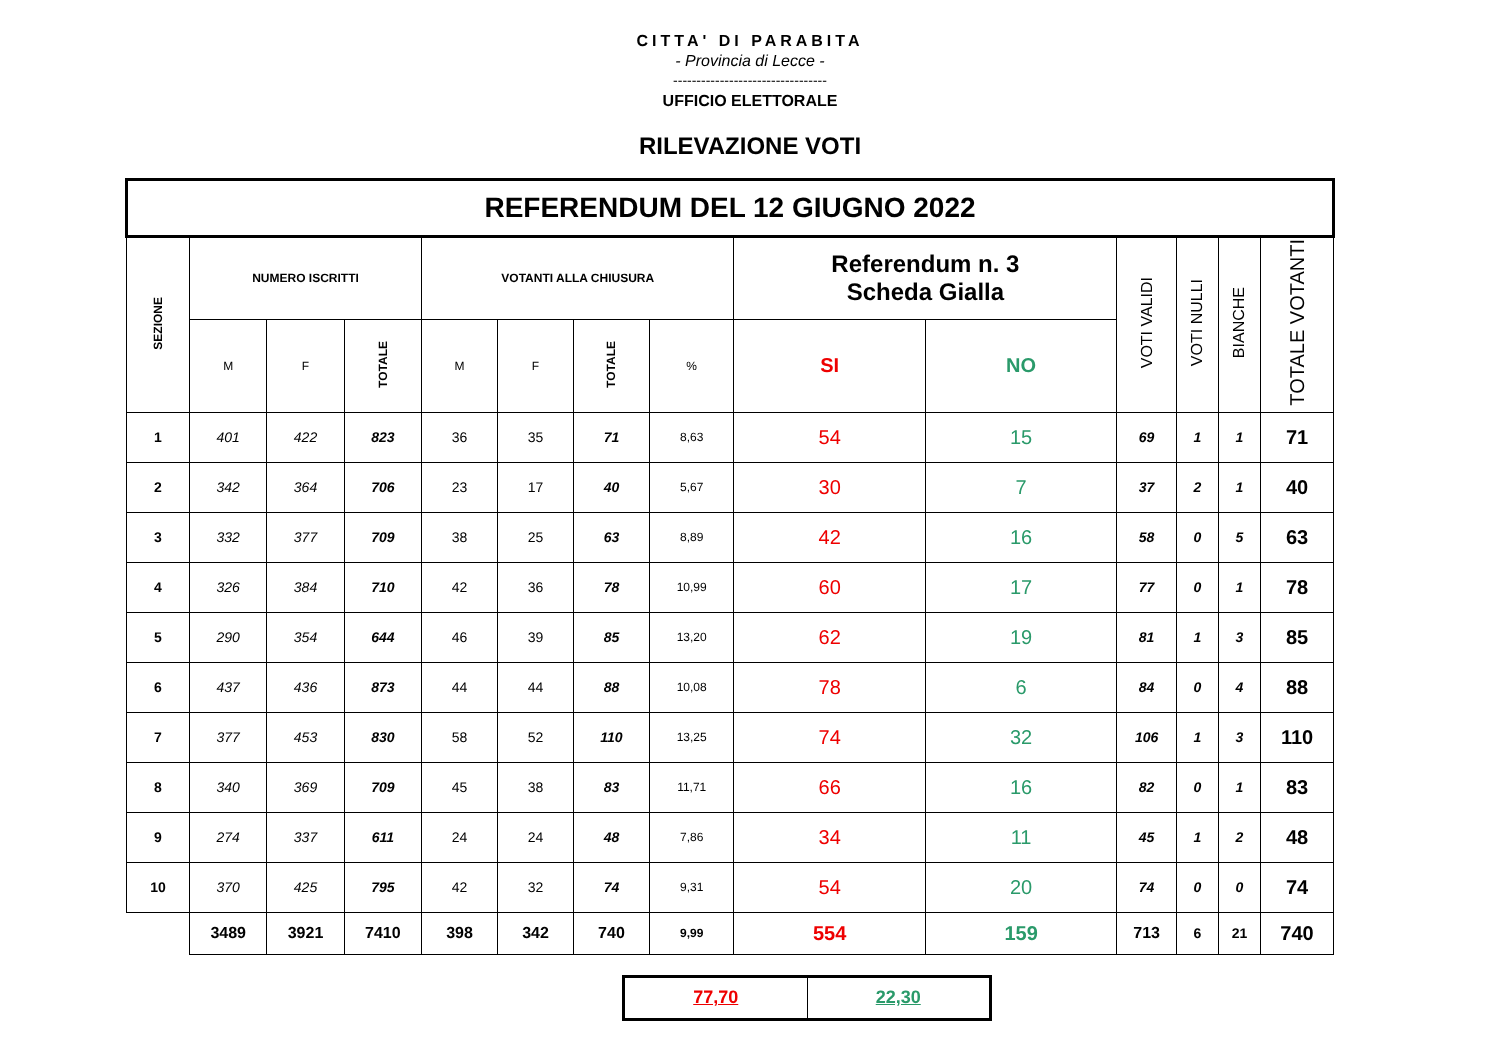CITTA' DI PARABITA
- Provincia di Lecce -
---------------------------------
UFFICIO ELETTORALE
RILEVAZIONE VOTI
| REFERENDUM DEL 12 GIUGNO 2022 | | | | | | | | | | | | | |
| SEZIONE | NUMERO ISCRITTI | | | VOTANTI ALLA CHIUSURA | | | | Referendum n. 3 Scheda Gialla | | VOTI VALIDI | VOTI NULLI | BIANCHE | TOTALE VOTANTI |
| | M | F | TOTALE | M | F | TOTALE | % | SI | NO | | | | |
| 1 | 401 | 422 | 823 | 36 | 35 | 71 | 8,63 | 54 | 15 | 69 | 1 | 1 | 71 |
| 2 | 342 | 364 | 706 | 23 | 17 | 40 | 5,67 | 30 | 7 | 37 | 2 | 1 | 40 |
| 3 | 332 | 377 | 709 | 38 | 25 | 63 | 8,89 | 42 | 16 | 58 | 0 | 5 | 63 |
| 4 | 326 | 384 | 710 | 42 | 36 | 78 | 10,99 | 60 | 17 | 77 | 0 | 1 | 78 |
| 5 | 290 | 354 | 644 | 46 | 39 | 85 | 13,20 | 62 | 19 | 81 | 1 | 3 | 85 |
| 6 | 437 | 436 | 873 | 44 | 44 | 88 | 10,08 | 78 | 6 | 84 | 0 | 4 | 88 |
| 7 | 377 | 453 | 830 | 58 | 52 | 110 | 13,25 | 74 | 32 | 106 | 1 | 3 | 110 |
| 8 | 340 | 369 | 709 | 45 | 38 | 83 | 11,71 | 66 | 16 | 82 | 0 | 1 | 83 |
| 9 | 274 | 337 | 611 | 24 | 24 | 48 | 7,86 | 34 | 11 | 45 | 1 | 2 | 48 |
| 10 | 370 | 425 | 795 | 42 | 32 | 74 | 9,31 | 54 | 20 | 74 | 0 | 0 | 74 |
| | 3489 | 3921 | 7410 | 398 | 342 | 740 | 9,99 | 554 | 159 | 713 | 6 | 21 | 740 |
| 77,70 | 22,30 |